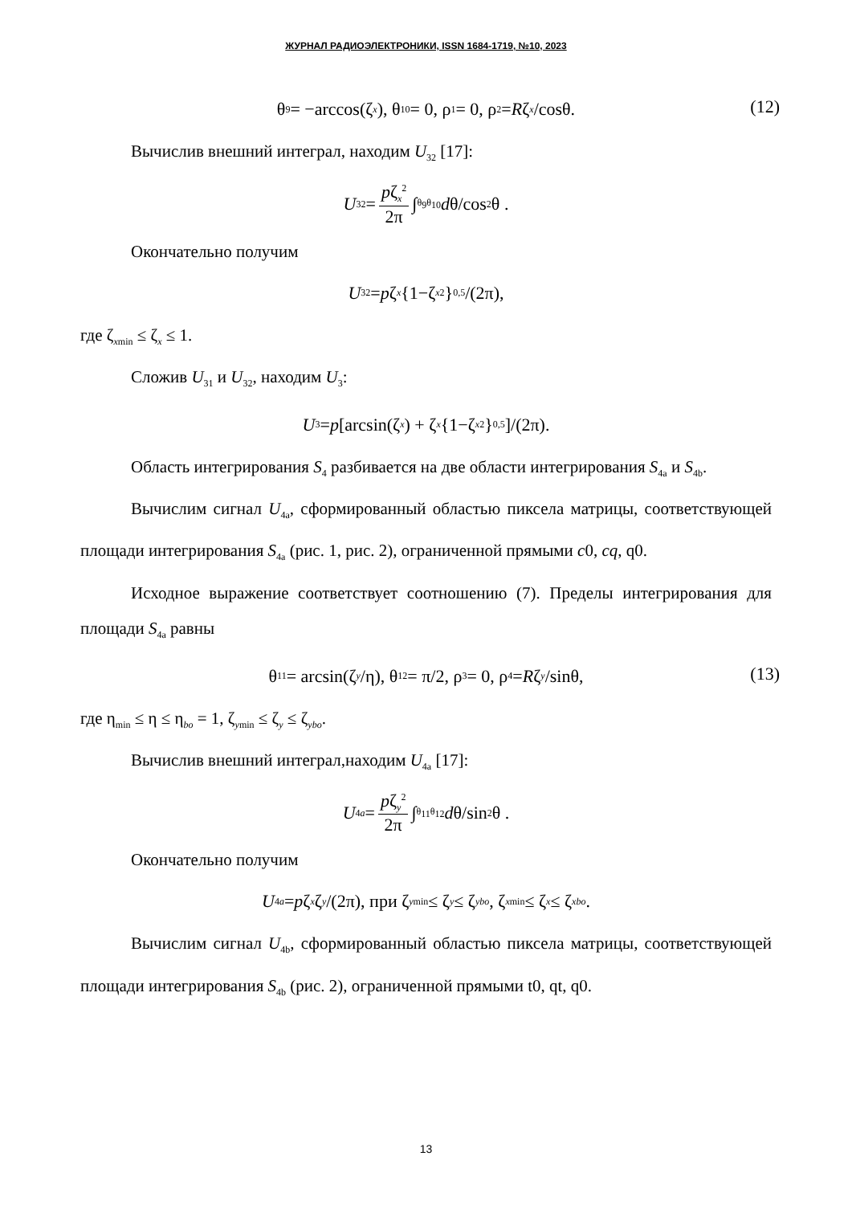ЖУРНАЛ РАДИОЭЛЕКТРОНИКИ, ISSN 1684-1719, №10, 2023
θ<sub>9</sub> = −arccos(ζ<sub>x</sub>), θ<sub>10</sub> = 0, ρ<sub>1</sub> = 0, ρ<sub>2</sub> = R ζ<sub>x</sub> /cosθ. (12)
Вычислив внешний интеграл, находим U<sub>32</sub> [17]:
U<sub>32</sub> = pζ<sub>x</sub><sup>2</sup> 2π ∫<sub>θ<sub>9</sub></sub><sup>θ<sub>10</sub></sup> d θ/cos<sup>2</sup>θ .
Окончательно получим
U<sub>32</sub> = p ζ<sub>x</sub> {1−ζ<sub>x</sub><sup>2</sup>}<sup>0,5</sup>/(2π),
где ζ<sub>xmin</sub> ≤ ζ<sub>x</sub> ≤ 1.
Сложив U<sub>31</sub> и U<sub>32</sub>, находим U<sub>3</sub>:
U<sub>3</sub> = p [arcsin(ζ<sub>x</sub>) + ζ<sub>x</sub> {1−ζ<sub>x</sub><sup>2</sup>}<sup>0,5</sup>]/(2π).
Область интегрирования S<sub>4</sub> разбивается на две области интегрирования S<sub>4a</sub> и S<sub>4b</sub>.
Вычислим сигнал U<sub>4a</sub>, сформированный областью пиксела матрицы, соответствующей площади интегрирования S<sub>4a</sub> (рис. 1, рис. 2), ограниченной прямыми c0, cq, q0.
Исходное выражение соответствует соотношению (7). Пределы интегрирования для площади S<sub>4a</sub> равны
θ<sub>11</sub> = arcsin(ζ<sub>y</sub> /η), θ<sub>12</sub> = π/2, ρ<sub>3</sub> = 0, ρ<sub>4</sub> = R ζ<sub>y</sub> /sinθ, (13)
где η<sub>min</sub> ≤ η ≤ η<sub>bo</sub> = 1, ζ<sub>ymin</sub> ≤ ζ<sub>y</sub> ≤ ζ<sub>ybo</sub>.
Вычислив внешний интеграл,находим U<sub>4a</sub> [17]:
U<sub>4a</sub> = pζ<sub>y</sub><sup>2</sup> 2π ∫<sub>θ<sub>11</sub></sub><sup>θ<sub>12</sub></sup> d θ/sin<sup>2</sup>θ .
Окончательно получим
U<sub>4a</sub> = p ζ<sub>x</sub> ζ<sub>y</sub> /(2π), при ζ<sub>ymin</sub> ≤ ζ<sub>y</sub> ≤ ζ<sub>ybo</sub>, ζ<sub>xmin</sub> ≤ ζ<sub>x</sub> ≤ ζ<sub>xbo</sub>.
Вычислим сигнал U<sub>4b</sub>, сформированный областью пиксела матрицы, соответствующей площади интегрирования S<sub>4b</sub> (рис. 2), ограниченной прямыми t0, qt, q0.
13